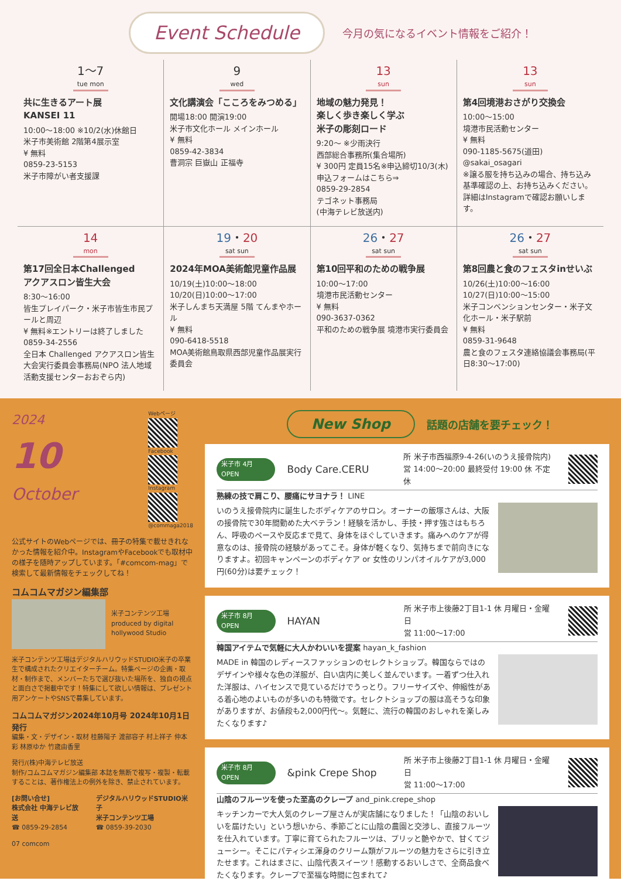Event Schedule
今月の気になるイベント情報をご紹介！
1～7
tue mon
共に生きるアート展
KANSEI 11
10:00～18:00 ※10/2(水)休館日
米子市美術館 2階第4展示室
¥ 無料
0859-23-5153
米子市障がい者支援課
9
wed
文化講演会「こころをみつめる」
開場18:00 開演19:00
米子市文化ホール メインホール
¥ 無料
0859-42-3834
曹洞宗 巨嶽山 正福寺
13
sun
地域の魅力発見！
楽しく歩き楽しく学ぶ
米子の彫刻ロード
9:20～ ※少雨決行
西部総合事務所(集合場所)
¥ 300円 定員15名※申込締切10/3(木)
申込フォームはこちら⇒
0859-29-2854
テゴネット事務局
(中海テレビ放送内)
13
sun
第4回境港おさがり交換会
10:00～15:00
境港市民活動センター
¥ 無料
090-1185-5675(道田)
@sakai_osagari
※譲る服を持ち込みの場合、持ち込み基準確認の上、お持ち込みください。詳細はInstagramで確認お願いします。
14
mon
第17回全日本Challenged
アクアスロン皆生大会
8:30～16:00
皆生プレイパーク・米子市皆生市民プールと周辺
¥ 無料※エントリーは終了しました
0859-34-2556
全日本 Challenged アクアスロン皆生大会実行委員会事務局(NPO 法人地域活動支援センターおおぞら内)
19・20
sat sun
2024年MOA美術館児童作品展
10/19(土)10:00～18:00
10/20(日)10:00～17:00
米子しんまち天満屋 5階 てんまやホール
¥ 無料
090-6418-5518
MOA美術館鳥取県西部児童作品展実行委員会
26・27
sat sun
第10回平和のための戦争展
10:00～17:00
境港市民活動センター
¥ 無料
090-3637-0362
平和のための戦争展 境港市実行委員会
26・27
sat sun
第8回農と食のフェスタinせいぶ
10/26(土)10:00～16:00
10/27(日)10:00～15:00
米子コンベンションセンター・米子文化ホール・米子駅前
¥ 無料
0859-31-9648
農と食のフェスタ連絡協議会事務局(平日8:30～17:00)
2024
10
October
Webページ
Facebook
Instagram
@commaga2018
公式サイトのWebページでは、冊子の特集で載せきれなかった情報を紹介中。InstagramやFacebookでも取材中の様子を随時アップしています。「#comcom-mag」で検索して最新情報をチェックしてね！
コムコムマガジン編集部
米子コンテンツ工場
produced by digital hollywood Studio
米子コンテンツ工場はデジタルハリウッドSTUDIO米子の卒業生で構成されたクリエイターチーム。特集ページの企画・取材・制作まで、メンバーたちで選び抜いた場所を、独自の視点と面白さで掲載中です！特集にして欲しい情報は、プレゼント用アンケートやSNSで募集しています。
コムコムマガジン2024年10月号 2024年10月1日 発行
編集・文・デザイン・取材 桂藤陽子 渡部容子 村上祥子 仲本彩 林原ゆか 竹歳由香里
発行/(株)中海テレビ放送
制作/コムコムマガジン編集部 本誌を無断で複写・複製・転載することは、著作権法上の例外を除き、禁止されています。
[お問い合せ]
株式会社 中海テレビ放送
☎ 0859-29-2854
デジタルハリウッドSTUDIO米子
米子コンテンツ工場
☎ 0859-39-2030
07 comcom
New Shop 話題の店舗を要チェック！
米子市 4月OPEN Body Care.CERU 所 米子市西福原9-4-26(いのうえ接骨院内)
営 14:00～20:00 最終受付 19:00 休 不定休
熟練の技で肩こり、腰痛にサヨナラ！ LINE
いのうえ接骨院内に誕生したボディケアのサロン。オーナーの飯塚さんは、大阪の接骨院で30年間勤めた大ベテラン！経験を活かし、手技・押す強さはもちろん、呼吸のペースや反応まで見て、身体をほぐしていきます。痛みへのケアが得意なのは、接骨院の経験があってこそ。身体が軽くなり、気持ちまで前向きになりますよ。初回キャンペーンのボディケア or 女性のリンパオイルケアが3,000円(60分)は要チェック！
米子市 8月OPEN HAYAN 所 米子市上後藤2丁目1-1 休 月曜日・金曜日
営 11:00～17:00
韓国アイテムで気軽に大人かわいいを提案 hayan_k_fashion
MADE in 韓国のレディースファッションのセレクトショップ。韓国ならではのデザインや様々な色の洋服が、白い店内に美しく並んでいます。一着ずつ仕入れた洋服は、ハイセンスで見ているだけでうっとり。フリーサイズや、伸縮性がある着心地のよいものが多いのも特徴です。セレクトショップの服は高そうな印象がありますが、お値段も2,000円代～。気軽に、流行の韓国のおしゃれを楽しみたくなります♪
米子市 8月OPEN &pink Crepe Shop 所 米子市上後藤2丁目1-1 休 月曜日・金曜日
営 11:00～17:00
山陰のフルーツを使った至高のクレープ and_pink.crepe_shop
キッチンカーで大人気のクレープ屋さんが実店舗になりました！「山陰のおいしいを届けたい」という想いから、季節ごとに山陰の農園と交渉し、直接フルーツを仕入れています。丁寧に育てられたフルーツは、プリッと艶やかで、甘くてジューシー。そこにパティシエ渾身のクリーム類がフルーツの魅力をさらに引き立たせます。これはまさに、山陰代表スイーツ！感動するおいしさで、全商品食べたくなります。クレープで至福な時間に包まれて♪